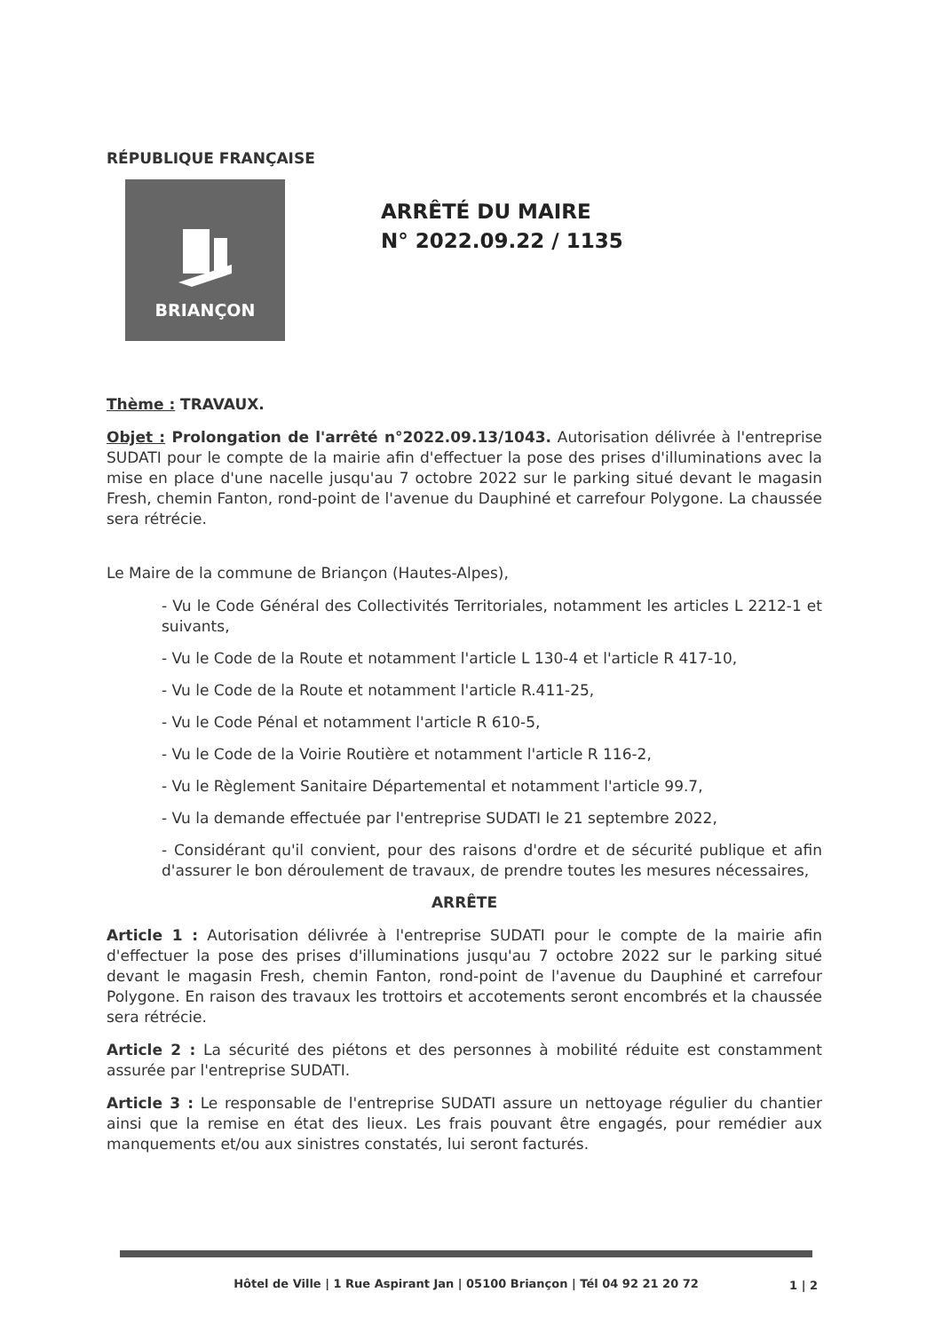RÉPUBLIQUE FRANÇAISE
BRIANÇON
ARRÊTÉ DU MAIRE
N° 2022.09.22 / 1135
Thème : TRAVAUX.
Objet : Prolongation de l'arrêté n°2022.09.13/1043. Autorisation délivrée à l'entreprise SUDATI pour le compte de la mairie afin d'effectuer la pose des prises d'illuminations avec la mise en place d'une nacelle jusqu'au 7 octobre 2022 sur le parking situé devant le magasin Fresh, chemin Fanton, rond-point de l'avenue du Dauphiné et carrefour Polygone. La chaussée sera rétrécie.
Le Maire de la commune de Briançon (Hautes-Alpes),
- Vu le Code Général des Collectivités Territoriales, notamment les articles L 2212-1 et suivants,
- Vu le Code de la Route et notamment l'article L 130-4 et l'article R 417-10,
- Vu le Code de la Route et notamment l'article R.411-25,
- Vu le Code Pénal et notamment l'article R 610-5,
- Vu le Code de la Voirie Routière et notamment l'article R 116-2,
- Vu le Règlement Sanitaire Départemental et notamment l'article 99.7,
- Vu la demande effectuée par l'entreprise SUDATI le 21 septembre 2022,
- Considérant qu'il convient, pour des raisons d'ordre et de sécurité publique et afin d'assurer le bon déroulement de travaux, de prendre toutes les mesures nécessaires,
ARRÊTE
Article 1 : Autorisation délivrée à l'entreprise SUDATI pour le compte de la mairie afin d'effectuer la pose des prises d'illuminations jusqu'au 7 octobre 2022 sur le parking situé devant le magasin Fresh, chemin Fanton, rond-point de l'avenue du Dauphiné et carrefour Polygone. En raison des travaux les trottoirs et accotements seront encombrés et la chaussée sera rétrécie.
Article 2 : La sécurité des piétons et des personnes à mobilité réduite est constamment assurée par l'entreprise SUDATI.
Article 3 : Le responsable de l'entreprise SUDATI assure un nettoyage régulier du chantier ainsi que la remise en état des lieux. Les frais pouvant être engagés, pour remédier aux manquements et/ou aux sinistres constatés, lui seront facturés.
Hôtel de Ville | 1 Rue Aspirant Jan | 05100 Briançon | Tél 04 92 21 20 72
1 | 2